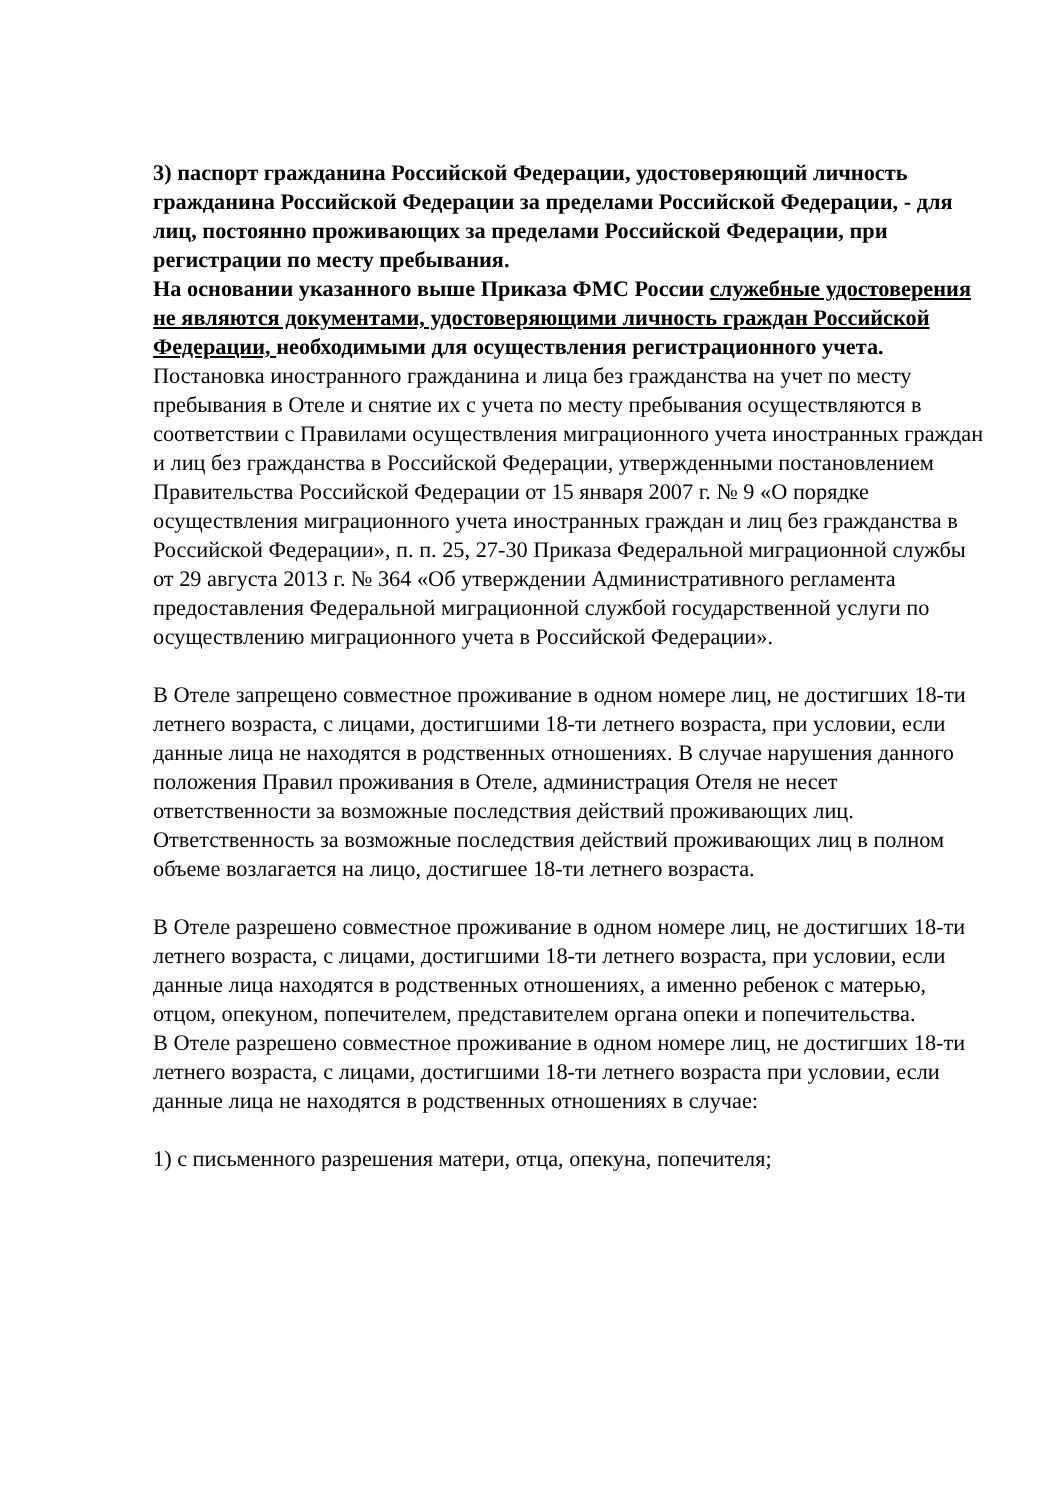3) паспорт гражданина Российской Федерации, удостоверяющий личность гражданина Российской Федерации за пределами Российской Федерации, - для лиц, постоянно проживающих за пределами Российской Федерации, при регистрации по месту пребывания.
На основании указанного выше Приказа ФМС России служебные удостоверения не являются документами, удостоверяющими личность граждан Российской Федерации, необходимыми для осуществления регистрационного учета.
Постановка иностранного гражданина и лица без гражданства на учет по месту пребывания в Отеле и снятие их с учета по месту пребывания осуществляются в соответствии с Правилами осуществления миграционного учета иностранных граждан и лиц без гражданства в Российской Федерации, утвержденными постановлением Правительства Российской Федерации от 15 января 2007 г. № 9 «О порядке осуществления миграционного учета иностранных граждан и лиц без гражданства в Российской Федерации», п. п. 25, 27-30 Приказа Федеральной миграционной службы от 29 августа 2013 г. № 364 «Об утверждении Административного регламента предоставления Федеральной миграционной службой государственной услуги по осуществлению миграционного учета в Российской Федерации».
В Отеле запрещено совместное проживание в одном номере лиц, не достигших 18-ти летнего возраста, с лицами, достигшими 18-ти летнего возраста, при условии, если данные лица не находятся в родственных отношениях. В случае нарушения данного положения Правил проживания в Отеле, администрация Отеля не несет ответственности за возможные последствия действий проживающих лиц. Ответственность за возможные последствия действий проживающих лиц в полном объеме возлагается на лицо, достигшее 18-ти летнего возраста.
В Отеле разрешено совместное проживание в одном номере лиц, не достигших 18-ти летнего возраста, с лицами, достигшими 18-ти летнего возраста, при условии, если данные лица находятся в родственных отношениях, а именно ребенок с матерью, отцом, опекуном, попечителем, представителем органа опеки и попечительства.
В Отеле разрешено совместное проживание в одном номере лиц, не достигших 18-ти летнего возраста, с лицами, достигшими 18-ти летнего возраста при условии, если данные лица не находятся в родственных отношениях в случае:
1) с письменного разрешения матери, отца, опекуна, попечителя;